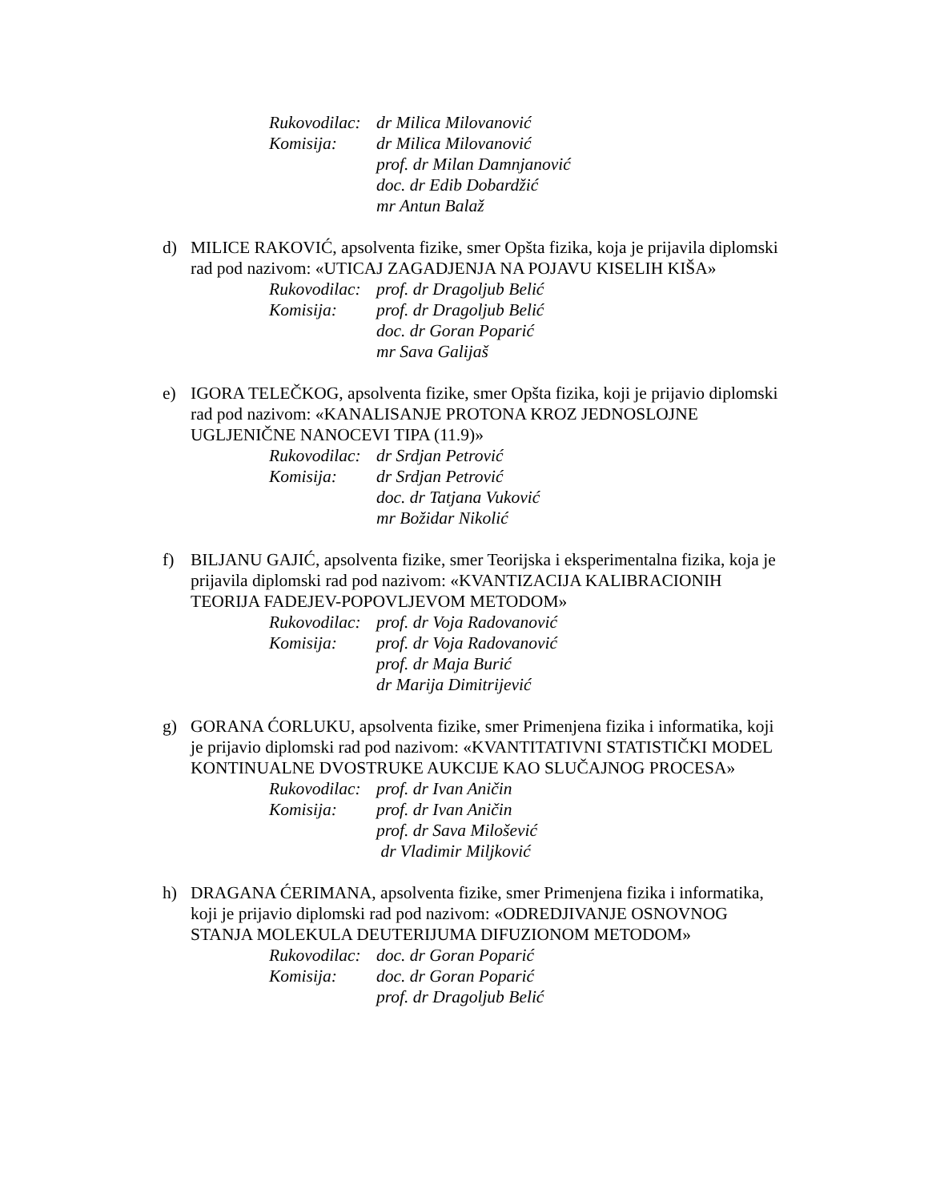Rukovodilac: dr Milica Milovanović
Komisija: dr Milica Milovanović
prof. dr Milan Damnjanović
doc. dr Edib Dobardžić
mr Antun Balaž
d) MILICE RAKOVIĆ, apsolventa fizike, smer Opšta fizika, koja je prijavila diplomski rad pod nazivom: «UTICAJ ZAGADJENJA NA POJAVU KISELIH KIŠA»
Rukovodilac: prof. dr Dragoljub Belić
Komisija: prof. dr Dragoljub Belić
doc. dr Goran Poparić
mr Sava Galijaš
e) IGORA TELEČKOG, apsolventa fizike, smer Opšta fizika, koji je prijavio diplomski rad pod nazivom: «KANALISANJE PROTONA KROZ JEDNOSLOJNE UGLJENIČNE NANOCEVI TIPA (11.9)»
Rukovodilac: dr Srdjan Petrović
Komisija: dr Srdjan Petrović
doc. dr Tatjana Vuković
mr Božidar Nikolić
f) BILJANU GAJIĆ, apsolventa fizike, smer Teorijska i eksperimentalna fizika, koja je prijavila diplomski rad pod nazivom: «KVANTIZACIJA KALIBRACIONIH TEORIJA FADEJEV-POPOVLJEVOM METODOM»
Rukovodilac: prof. dr Voja Radovanović
Komisija: prof. dr Voja Radovanović
prof. dr Maja Burić
dr Marija Dimitrijević
g) GORANA ĆORLUKU, apsolventa fizike, smer Primenjena fizika i informatika, koji je prijavio diplomski rad pod nazivom: «KVANTITATIVNI STATISTIČKI MODEL KONTINUALNE DVOSTRUKE AUKCIJE KAO SLUČAJNOG PROCESA»
Rukovodilac: prof. dr Ivan Aničin
Komisija: prof. dr Ivan Aničin
prof. dr Sava Milošević
dr Vladimir Miljković
h) DRAGANA ĆERIMANA, apsolventa fizike, smer Primenjena fizika i informatika, koji je prijavio diplomski rad pod nazivom: «ODREDJIVANJE OSNOVNOG STANJA MOLEKULA DEUTERIJUMA DIFUZIONOM METODOM»
Rukovodilac: doc. dr Goran Poparić
Komisija: doc. dr Goran Poparić
prof. dr Dragoljub Belić